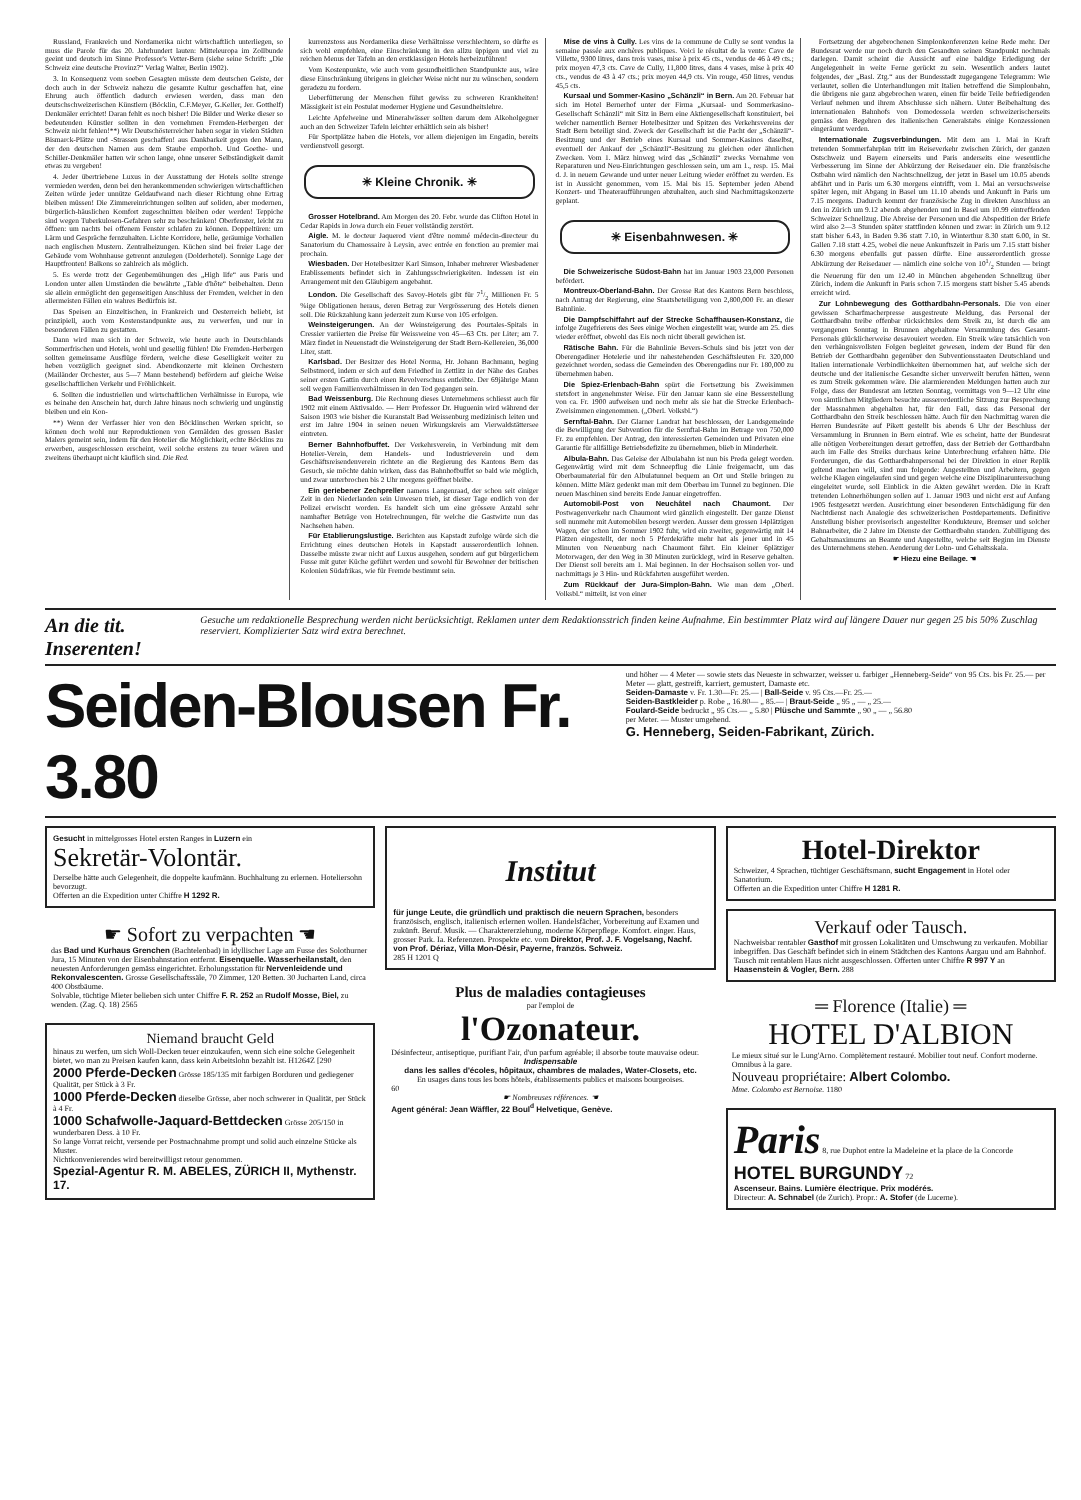Russland, Frankreich und Nordamerika nicht wirtschaftlich unterliegen, so muss die Parole für das 20. Jahrhundert lauten: Mitteleuropa im Zollbunde geeint und deutsch im Sinne Professor's Vetter-Bern (siehe seine Schrift: „Die Schweiz eine deutsche Provinz?“ Verlag Walter, Berlin 1902).
3. In Konsequenz vom soeben Gesagten müsste dem deutschen Geiste, der doch auch in der Schweiz nahezu die gesamte Kultur geschaffen hat, eine Ehrung auch öffentlich dadurch erwiesen werden, dass man den deutschschweizerischen Künstlern (Böcklin, C.F.Meyer, G.Keller, Jer. Gotthelf) Denkmäler errichtet! Daran fehlt es noch bisher! Die Bilder und Werke dieser so bedeutenden Künstler sollten in den vornehmen Fremden-Herbergen der Schweiz nicht fehlen!**) Wir Deutschösterreicher haben sogar in vielen Städten Bismarck-Plätze und -Strassen geschaffen! aus Dankbarkeit gegen den Mann, der den deutschen Namen aus dem Staube emporhob. Und Goethe- und Schiller-Denkmäler hatten wir schon lange, ohne unserer Selbständigkeit damit etwas zu vergeben!
4. Jeder übertriebene Luxus in der Ausstattung der Hotels sollte strenge vermieden werden, denn bei den herankommenden schwierigen wirtschaftlichen Zeiten würde jeder unnütze Geldaufwand nach dieser Richtung ohne Ertrag bleiben müssen! Die Zimmereinrichtungen sollten auf soliden, aber modernen, bürgerlich-häuslichen Komfort zugeschnitten bleiben oder werden! Teppiche sind wegen Tuberkulosen-Gefahren sehr zu beschränken! Oberfenster, leicht zu öffnen: um nachts bei offenem Fenster schlafen zu können. Doppeltüren: um Lärm und Gespräche fernzuhalten. Lichte Korridore, helle, geräumige Vorhallen nach englischen Mustern. Zentralheizungen. Küchen sind bei freier Lage der Gebäude vom Wohnhause getrennt anzulegen (Dolderhotel). Sonnige Lage der Hauptfronten! Balkons so zahlreich als möglich.
5. Es werde trotz der Gegenbemühungen des „High life“ aus Paris und London unter allen Umständen die bewährte „Table d'hôte“ beibehalten. Denn sie allein ermöglicht den gegenseitigen Anschluss der Fremden, welcher in den allermeisten Fällen ein wahres Bedürfnis ist.
Das Speisen an Einzeltischen, in Frankreich und Oesterreich beliebt, ist prinzipiell, auch vom Kostenstandpunkte aus, zu verwerfen, und nur in besonderen Fällen zu gestatten.
Dann wird man sich in der Schweiz, wie heute auch in Deutschlands Sommerfrischen und Hotels, wohl und gesellig fühlen! Die Fremden-Herbergen sollten gemeinsame Ausflüge fördern, welche diese Geselligkeit weiter zu heben vorzüglich geeignet sind. Abendkonzerte mit kleinen Orchestern (Mailänder Orchester, aus 5—7 Mann bestehend) befördern auf gleiche Weise gesellschaftlichen Verkehr und Fröhlichkeit.
6. Sollten die industriellen und wirtschaftlichen Verhältnisse in Europa, wie es beinahe den Anschein hat, durch Jahre hinaus noch schwierig und ungünstig bleiben und ein Kon-
**) Wenn der Verfasser hier von den Böcklinschen Werken spricht, so können doch wohl nur Reproduktionen von Gemälden des grossen Basler Malers gemeint sein, indem für den Hotelier die Möglichkeit, echte Böcklins zu erwerben, ausgeschlossen erscheint, weil solche erstens zu teuer wären und zweitens überhaupt nicht käuflich sind. Die Red.
kurrenzstoss aus Nordamerika diese Verhältnisse verschlechtern, so dürfte es sich wohl empfehlen, eine Einschränkung in den allzu üppigen und viel zu reichen Menus der Tafeln an den erstklassigen Hotels herbeizuführen!
Vom Kostenpunkte, wie auch vom gesundheitlichen Standpunkte aus, wäre diese Einschränkung übrigens in gleicher Weise nicht nur zu wünschen, sondern geradezu zu fordern.
Ueberfütterung der Menschen führt gewiss zu schweren Krankheiten! Mässigkeit ist ein Postulat moderner Hygiene und Gesundheitslehre.
Leichte Apfelweine und Mineralwässer sollten darum dem Alkoholgegner auch an den Schweizer Tafeln leichter erhältlich sein als bisher!
Für Sportplätze haben die Hotels, vor allem diejenigen im Engadin, bereits verdienstvoll gesorgt.
✳ Kleine Chronik. ✳
Grosser Hotelbrand. Am Morgen des 20. Febr. wurde das Clifton Hotel in Cedar Rapids in Jowa durch ein Feuer vollständig zerstört.
Aigle. M. le docteur Jaquerod vient d'être nommé médecin-directeur du Sanatorium du Chamossaire à Leysin, avec entrée en fonction au premier mai prochain.
Wiesbaden. Der Hotelbesitzer Karl Simson, Inhaber mehrerer Wiesbadener Etablissements befindet sich in Zahlungsschwierigkeiten. Indessen ist ein Arrangement mit den Gläubigern angebahnt.
London. Die Gesellschaft des Savoy-Hotels gibt für 71/2 Millionen Fr. 5 %ige Obligationen heraus, deren Betrag zur Vergrösserung des Hotels dienen soll. Die Rückzahlung kann jederzeit zum Kurse von 105 erfolgen.
Weinsteigerungen. An der Weinsteigerung des Pourtales-Spitals in Cressier variierten die Preise für Weissweine von 45—63 Cts. per Liter; am 7. März findet in Neuenstadt die Weinsteigerung der Stadt Bern-Kellereien, 36,000 Liter, statt.
Karlsbad. Der Besitzer des Hotel Norma, Hr. Johann Bachmann, beging Selbstmord, indem er sich auf dem Friedhof in Zettlitz in der Nähe des Grabes seiner ersten Gattin durch einen Revolverschuss entleibte. Der 69jährige Mann soll wegen Familienverhältnissen in den Tod gegangen sein.
Bad Weissenburg. Die Rechnung dieses Unternehmens schliesst auch für 1902 mit einem Aktivsaldo. — Herr Professor Dr. Huguenin wird während der Saison 1903 wie bisher die Kuranstalt Bad Weissenburg medizinisch leiten und erst im Jahre 1904 in seinen neuen Wirkungskreis am Vierwaldstättersee eintreten.
Berner Bahnhofbuffet. Der Verkehrsverein, in Verbindung mit dem Hotelier-Verein, dem Handels- und Industrieverein und dem Geschäftsreisendenverein richtete an die Regierung des Kantons Bern das Gesuch, sie möchte dahin wirken, dass das Bahnhofbuffet so bald wie möglich, und zwar unterbrochen bis 2 Uhr morgens geöffnet bleibe.
Ein geriebener Zechpreller namens Langenraad, der schon seit einiger Zeit in den Niederlanden sein Unwesen trieb, ist dieser Tage endlich von der Polizei erwischt worden. Es handelt sich um eine grössere Anzahl sehr namhafter Beträge von Hotelrechnungen, für welche die Gastwirte nun das Nachsehen haben.
Für Etablierungslustige. Berichten aus Kapstadt zufolge würde sich die Errichtung eines deutschen Hotels in Kapstadt ausserordentlich lohnen. Dasselbe müsste zwar nicht auf Luxus ausgehen, sondern auf gut bürgerlichem Fusse mit guter Küche geführt werden und sowohl für Bewohner der britischen Kolonien Südafrikas, wie für Fremde bestimmt sein.
Mise de vins à Cully. Les vins de la commune de Cully se sont vendus la semaine passée aux enchères publiques. Voici le résultat de la vente: Cave de Villette, 9300 litres, dans trois vases, mise à prix 45 cts., vendus de 46 à 49 cts.; prix moyen 47,3 cts. Cave de Cully, 11,800 litres, dans 4 vases, mise à prix 40 cts., vendus de 43 à 47 cts.; prix moyen 44,9 cts. Vin rouge, 450 litres, vendus 45,5 cts.
Kursaal und Sommer-Kasino „Schänzli“ in Bern. Am 20. Februar hat sich im Hotel Bernerhof unter der Firma „Kursaal- und Sommerkasino-Gesellschaft Schänzli“ mit Sitz in Bern eine Aktiengesellschaft konstituiert, bei welcher namentlich Berner Hotelbesitzer und Spitzen des Verkehrsvereins der Stadt Bern beteiligt sind. Zweck der Gesellschaft ist die Pacht der „Schänzli“-Besitzung und der Betrieb eines Kursaal und Sommer-Kasinos daselbst, eventuell der Ankauf der „Schänzli“-Besitzung zu gleichen oder ähnlichen Zwecken. Vom 1. März hinweg wird das „Schänzli“ zwecks Vornahme von Reparaturen und Neu-Einrichtungen geschlossen sein, um am 1., resp. 15. Mai d. J. in neuem Gewande und unter neuer Leitung wieder eröffnet zu werden. Es ist in Aussicht genommen, vom 15. Mai bis 15. September jeden Abend Konzert- und Theateraufführungen abzuhalten, auch sind Nachmittagskonzerte geplant.
✳ Eisenbahnwesen. ✳
Die Schweizerische Südost-Bahn hat im Januar 1903 23,000 Personen befördert.
Montreux-Oberland-Bahn. Der Grosse Rat des Kantons Bern beschloss, nach Antrag der Regierung, eine Staatsbeteiligung von 2,800,000 Fr. an dieser Bahnlinie.
Die Dampfschiffahrt auf der Strecke Schaffhausen-Konstanz, die infolge Zugefrierens des Sees einige Wochen eingestellt war, wurde am 25. dies wieder eröffnet, obwohl das Eis noch nicht überall gewichen ist.
Rätische Bahn. Für die Bahnlinie Bevers-Schuls sind bis jetzt von der Oberengadiner Hotelerie und ihr nahestehenden Geschäftsleuten Fr. 320,000 gezeichnet worden, sodass die Gemeinden des Oberengadins nur Fr. 180,000 zu übernehmen haben.
Die Spiez-Erlenbach-Bahn spürt die Fortsetzung bis Zweisimmen stetsfort in angenehmster Weise. Für den Januar kann sie eine Besserstellung von ca. Fr. 1900 aufweisen und noch mehr als sie hat die Strecke Erlenbach-Zweisimmen eingenommen. („Oberl. Volksbl.“)
Sernftal-Bahn. Der Glarner Landrat hat beschlossen, der Landsgemeinde die Bewilligung der Subvention für die Sernftal-Bahn im Betrage von 750,000 Fr. zu empfehlen. Der Antrag, den interessierten Gemeinden und Privaten eine Garantie für allfällige Betriebsdefizite zu übernehmen, blieb in Minderheit.
Albula-Bahn. Das Geleise der Albulabahn ist nun bis Preda gelegt worden. Gegenwärtig wird mit dem Schneepflug die Linie freigemacht, um das Oberbaumaterial für den Albulatunnel bequem an Ort und Stelle bringen zu können. Mitte März gedenkt man mit dem Oberbau im Tunnel zu beginnen. Die neuen Maschinen sind bereits Ende Januar eingetroffen.
Automobil-Post von Neuchâtel nach Chaumont. Der Postwagenverkehr nach Chaumont wird gänzlich eingestellt. Der ganze Dienst soll nunmehr mit Automobilen besorgt werden. Ausser dem grossen 14plätzigen Wagen, der schon im Sommer 1902 fuhr, wird ein zweiter, gegenwärtig mit 14 Plätzen eingestellt, der noch 5 Pferdekräfte mehr hat als jener und in 45 Minuten von Neuenburg nach Chaumont fährt. Ein kleiner 6plätziger Motorwagen, der den Weg in 30 Minuten zurücklegt, wird in Reserve gehalten. Der Dienst soll bereits am 1. Mai beginnen. In der Hochsaison sollen vor- und nachmittags je 3 Hin- und Rückfahrten ausgeführt werden.
Zum Rückkauf der Jura-Simplon-Bahn. Wie man dem „Oberl. Volksbl.“ mitteilt, ist von einer
Fortsetzung der abgebrochenen Simplonkonferenzen keine Rede mehr. Der Bundesrat werde nur noch durch den Gesandten seinen Standpunkt nochmals darlegen. Damit scheint die Aussicht auf eine baldige Erledigung der Angelegenheit in weite Ferne gerückt zu sein. Wesentlich anders lautet folgendes, der „Basl. Ztg.“ aus der Bundesstadt zugegangene Telegramm: Wie verlautet, sollen die Unterhandlungen mit Italien betreffend die Simplonbahn, die übrigens nie ganz abgebrochen waren, einen für beide Teile befriedigenden Verlauf nehmen und ihrem Abschlusse sich nähern. Unter Beibehaltung des internationalen Bahnhofs von Domodossola werden schweizerischerseits gemäss den Begehren des italienischen Generalstabs einige Konzessionen eingeräumt werden.
Internationale Zugsverbindungen. Mit dem am 1. Mai in Kraft tretenden Sommerfahrplan tritt im Reiseverkehr zwischen Zürich, der ganzen Ostschweiz und Bayern einerseits und Paris anderseits eine wesentliche Verbesserung im Sinne der Abkürzung der Reisedauer ein. Die französische Ostbahn wird nämlich den Nachtschnellzug, der jetzt in Basel um 10.05 abends abfährt und in Paris um 6.30 morgens eintrifft, vom 1. Mai an versuchsweise später legen, mit Abgang in Basel um 11.10 abends und Ankunft in Paris um 7.15 morgens. Dadurch kommt der französische Zug in direkten Anschluss an den in Zürich um 9.12 abends abgehenden und in Basel um 10.99 eintreffenden Schweizer Schnellzug. Die Abreise der Personen und die Abspedition der Briefe wird also 2—3 Stunden später stattfinden können und zwar: in Zürich um 9.12 statt bisher 6.43, in Baden 9.36 statt 7.10, in Winterthur 8.30 statt 6.00, in St. Gallen 7.18 statt 4.25, wobei die neue Ankunftszeit in Paris um 7.15 statt bisher 6.30 morgens ebenfalls gut passen dürfte. Eine ausserordentlich grosse Abkürzung der Reisedauer — nämlich eine solche von 101/2 Stunden — bringt die Neuerung für den um 12.40 in München abgehenden Schnellzug über Zürich, indem die Ankunft in Paris schon 7.15 morgens statt bisher 5.45 abends erreicht wird.
Zur Lohnbewegung des Gotthardbahn-Personals. Die von einer gewissen Scharfmacherpresse ausgestreute Meldung, das Personal der Gotthardbahn treibe offenbar rücksichtslos dem Streik zu, ist durch die am vergangenen Sonntag in Brunnen abgehaltene Versammlung des Gesamt-Personals glücklicherweise desavouiert worden. Ein Streik wäre tatsächlich von den verhängnisvollsten Folgen begleitet gewesen, indem der Bund für den Betrieb der Gotthardbahn gegenüber den Subventionsstaaten Deutschland und Italien internationale Verbindlichkeiten übernommen hat, auf welche sich der deutsche und der italienische Gesandte sicher unverweilt berufen hätten, wenn es zum Streik gekommen wäre. Die alarmierenden Meldungen hatten auch zur Folge, dass der Bundesrat am letzten Sonntag, vormittags von 9—12 Uhr eine von sämtlichen Mitgliedern besuchte ausserordentliche Sitzung zur Besprechung der Massnahmen abgehalten hat, für den Fall, dass das Personal der Gotthardbahn den Streik beschlossen hätte. Auch für den Nachmittag waren die Herren Bundesräte auf Pikett gestellt bis abends 6 Uhr der Beschluss der Versammlung in Brunnen in Bern eintraf. Wie es scheint, hatte der Bundesrat alle nötigen Vorbereitungen derart getroffen, dass der Betrieb der Gotthardbahn auch im Falle des Streiks durchaus keine Unterbrechung erfahren hätte. Die Forderungen, die das Gotthardbahnpersonal bei der Direktion in einer Replik geltend machen will, sind nun folgende: Angestellten und Arbeitern, gegen welche Klagen eingelaufen sind und gegen welche eine Disziplinaruntersuchung eingeleitet wurde, soll Einblick in die Akten gewährt werden. Die in Kraft tretenden Lohnerhöhungen sollen auf 1. Januar 1903 und nicht erst auf Anfang 1905 festgesetzt werden. Ausrichtung einer besonderen Entschädigung für den Nachtdienst nach Analogie des schweizerischen Postdepartements. Definitive Anstellung bisher provisorisch angestellter Kondukteure, Bremser und solcher Bahnarbeiter, die 2 Jahre im Dienste der Gotthardbahn standen. Zubilligung des Gehaltsmaximums an Beamte und Angestellte, welche seit Beginn im Dienste des Unternehmens stehen. Aenderung der Lohn- und Gehaltsskala.
☛ Hiezu eine Beilage. ☚
An die tit. Inserenten! Gesuche um redaktionelle Besprechung werden nicht berücksichtigt. Reklamen unter dem Redaktionsstrich finden keine Aufnahme. Ein bestimmter Platz wird auf längere Dauer nur gegen 25 bis 50% Zuschlag reserviert. Komplizierter Satz wird extra berechnet.
Seiden-Blousen Fr. 3.80
und höher — 4 Meter — sowie stets das Neueste in schwarzer, weisser u. farbiger „Henneberg-Seide“ von 95 Cts. bis Fr. 25.— per Meter — glatt, gestreift, karriert, gemustert, Damaste etc.
Seiden-Damaste v. Fr. 1.30—Fr. 25.— | Ball-Seide v. 95 Cts.—Fr. 25.—
Seiden-Bastkleider p. Robe „ 16.80— „ 85.— | Braut-Seide „ 95 „ — „ 25.—
Foulard-Seide bedruckt „ 95 Cts.— „ 5.80 | Plüsche und Sammte „ 90 „ — „ 56.80
per Meter. — Muster umgehend.
G. Henneberg, Seiden-Fabrikant, Zürich.
Gesucht in mittelgrosses Hotel ersten Ranges in Luzern ein
Sekretär-Volontär.
Derselbe hätte auch Gelegenheit, die doppelte kaufmänn. Buchhaltung zu erlernen. Hoteliersohn bevorzugt.
Offerten an die Expedition unter Chiffre H 1292 R.
☛ Sofort zu verpachten ☚
das Bad und Kurhaus Grenchen (Bachtelenbad) in idyllischer Lage am Fusse des Solothurner Jura, 15 Minuten von der Eisenbahnstation entfernt. Eisenquelle. Wasserheilanstalt, den neuesten Anforderungen gemäss eingerichtet. Erholungsstation für Nervenleidende und Rekonvalescenten. Grosse Gesellschaftssäle, 70 Zimmer, 120 Betten. 30 Jucharten Land, circa 400 Obstbäume.
Solvable, tüchtige Mieter belieben sich unter Chiffre F. R. 252 an Rudolf Mosse, Biel, zu wenden. (Zag. Q. 18) 2565
Niemand braucht Geld
hinaus zu werfen, um sich Woll-Decken teuer einzukaufen, wenn sich eine solche Gelegenheit bietet, wo man zu Preisen kaufen kann, dass kein Arbeitslohn bezahlt ist. H1264Z [290
2000 Pferde-Decken Grösse 185/135 mit farbigen Borduren und gediegener Qualität, per Stück à 3 Fr.
1000 Pferde-Decken dieselbe Grösse, aber noch schwerer in Qualität, per Stück à 4 Fr.
1000 Schafwolle-Jaquard-Bettdecken Grösse 205/150 in wunderbaren Dess. à 10 Fr.
So lange Vorrat reicht, versende per Postnachnahme prompt und solid auch einzelne Stücke als Muster.
Nichtkonvenierendes wird bereitwilligst retour genommen.
Spezial-Agentur R. M. ABELES, ZÜRICH II, Mythenstr. 17.
Institut
für junge Leute, die gründlich und praktisch die neuern Sprachen, besonders französisch, englisch, italienisch erlernen wollen. Handelsfächer, Vorbereitung auf Examen und zukünft. Beruf. Musik. — Charaktererziehung, moderne Körperpflege. Komfort. einger. Haus, grosser Park. Ia. Referenzen. Prospekte etc. vom Direktor, Prof. J. F. Vogelsang, Nachf. von Prof. Dériaz, Villa Mon-Désir, Payerne, französ. Schweiz.
285 H 1201 Q
Plus de maladies contagieuses
par l'emploi de
l'Ozonateur.
Désinfecteur, antiseptique, purifiant l'air, d'un parfum agréable; il absorbe toute mauvaise odeur.
Indispensable
dans les salles d'écoles, hôpitaux, chambres de malades, Water-Closets, etc.
En usages dans tous les bons hôtels, établissements publics et maisons bourgeoises.
60
☛ Nombreuses références. ☚
Agent général: Jean Wäffler, 22 Boul<sup>d</sup> Helvetique, Genève.
Hotel-Direktor
Schweizer, 4 Sprachen, tüchtiger Geschäftsmann, sucht Engagement in Hotel oder Sanatorium.
Offerten an die Expedition unter Chiffre H 1281 R.
Verkauf oder Tausch.
Nachweisbar rentabler Gasthof mit grossen Lokalitäten und Umschwung zu verkaufen. Mobiliar inbegriffen. Das Geschäft befindet sich in einem Städtchen des Kantons Aargau und am Bahnhof. Tausch mit rentablem Haus nicht ausgeschlossen. Offerten unter Chiffre R 997 Y an Haasenstein & Vogler, Bern. 288
═ Florence (Italie) ═
HOTEL D'ALBION
Le mieux situé sur le Lung'Arno. Complètement restauré. Mobilier tout neuf. Confort moderne. Omnibus à la gare.
Nouveau propriétaire: Albert Colombo.
Mme. Colombo est Bernoise. 1180
Paris 8, rue Duphot entre la Madeleine et la place de la Concorde HOTEL BURGUNDY 72
Ascenseur. Bains. Lumière électrique. Prix modérés.
Directeur: A. Schnabel (de Zurich). Propr.: A. Stofer (de Lucerne).